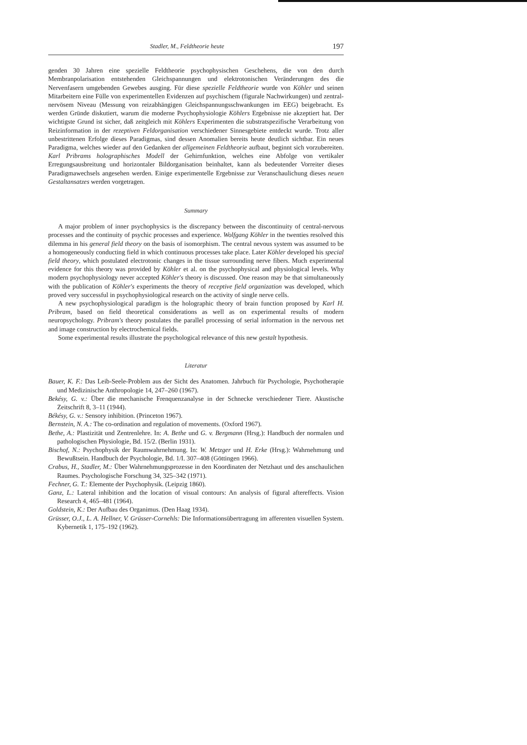Stadler, M., Feldtheorie heute 197
genden 30 Jahren eine spezielle Feldtheorie psychophysischen Geschehens, die von den durch Membranpolarisation entstehenden Gleichspannungen und elektrotonischen Veränderungen des die Nervenfasern umgebenden Gewebes ausging. Für diese spezielle Feldtheorie wurde von Köhler und seinen Mitarbeitern eine Fülle von experimentellen Evidenzen auf psychischem (figurale Nachwirkungen) und zentral-nervösem Niveau (Messung von reizabhängigen Gleichspannungsschwankungen im EEG) beigebracht. Es werden Gründe diskutiert, warum die moderne Psychophysiologie Köhlers Ergebnisse nie akzeptiert hat. Der wichtigste Grund ist sicher, daß zeitgleich mit Köhlers Experimenten die substratspezifische Verarbeitung von Reizinformation in der rezeptiven Feldorganisation verschiedener Sinnesgebiete entdeckt wurde. Trotz aller unbestrittenen Erfolge dieses Paradigmas, sind dessen Anomalien bereits heute deutlich sichtbar. Ein neues Paradigma, welches wieder auf den Gedanken der allgemeinen Feldtheorie aufbaut, beginnt sich vorzubereiten. Karl Pribrams holographisches Modell der Gehirnfunktion, welches eine Abfolge von vertikaler Erregungsausbreitung und horizontaler Bildorganisation beinhaltet, kann als bedeutender Vorreiter dieses Paradigmawechsels angesehen werden. Einige experimentelle Ergebnisse zur Veranschaulichung dieses neuen Gestaltansatzes werden vorgetragen.
Summary
A major problem of inner psychophysics is the discrepancy between the discontinuity of central-nervous processes and the continuity of psychic processes and experience. Wolfgang Köhler in the twenties resolved this dilemma in his general field theory on the basis of isomorphism. The central nevous system was assumed to be a homogeneously conducting field in which continuous processes take place. Later Köhler developed his special field theory, which postulated electrotonic changes in the tissue surrounding nerve fibers. Much experimental evidence for this theory was provided by Köhler et al. on the psychophysical and physiological levels. Why modern psychophysiology never accepted Köhler's theory is discussed. One reason may be that simultaneously with the publication of Köhler's experiments the theory of receptive field organization was developed, which proved very successful in psychophysiological research on the activity of single nerve cells.
A new psychophysiological paradigm is the holographic theory of brain function proposed by Karl H. Pribram, based on field theoretical considerations as well as on experimental results of modern neuropsychology. Pribram's theory postulates the parallel processing of serial information in the nervous net and image construction by electrochemical fields.
Some experimental results illustrate the psychological relevance of this new gestalt hypothesis.
Literatur
Bauer, K. F.: Das Leib-Seele-Problem aus der Sicht des Anatomen. Jahrbuch für Psychologie, Psychotherapie und Medizinische Anthropologie 14, 247–260 (1967).
Bekésy, G. v.: Über die mechanische Frenquenzanalyse in der Schnecke verschiedener Tiere. Akustische Zeitschrift 8, 3–11 (1944).
Békésy, G. v.: Sensory inhibition. (Princeton 1967).
Bernstein, N. A.: The co-ordination and regulation of movements. (Oxford 1967).
Bethe, A.: Plastizität und Zentrenlehre. In: A. Bethe und G. v. Bergmann (Hrsg.): Handbuch der normalen und pathologischen Physiologie, Bd. 15/2. (Berlin 1931).
Bischof, N.: Psychophysik der Raumwahrnehmung. In: W. Metzger und H. Erke (Hrsg.): Wahrnehmung und Bewußtsein. Handbuch der Psychologie, Bd. 1/I. 307–408 (Göttingen 1966).
Crabus, H., Stadler, M.: Über Wahrnehmungsprozesse in den Koordinaten der Netzhaut und des anschaulichen Raumes. Psychologische Forschung 34, 325–342 (1971).
Fechner, G. T.: Elemente der Psychophysik. (Leipzig 1860).
Ganz, L.: Lateral inhibition and the location of visual contours: An analysis of figural aftereffects. Vision Research 4, 465–481 (1964).
Goldstein, K.: Der Aufbau des Organimus. (Den Haag 1934).
Grüsser, O.J., L. A. Hellner, V. Grüsser-Cornehls: Die Informationsübertragung im afferenten visuellen System. Kybernetik 1, 175–192 (1962).